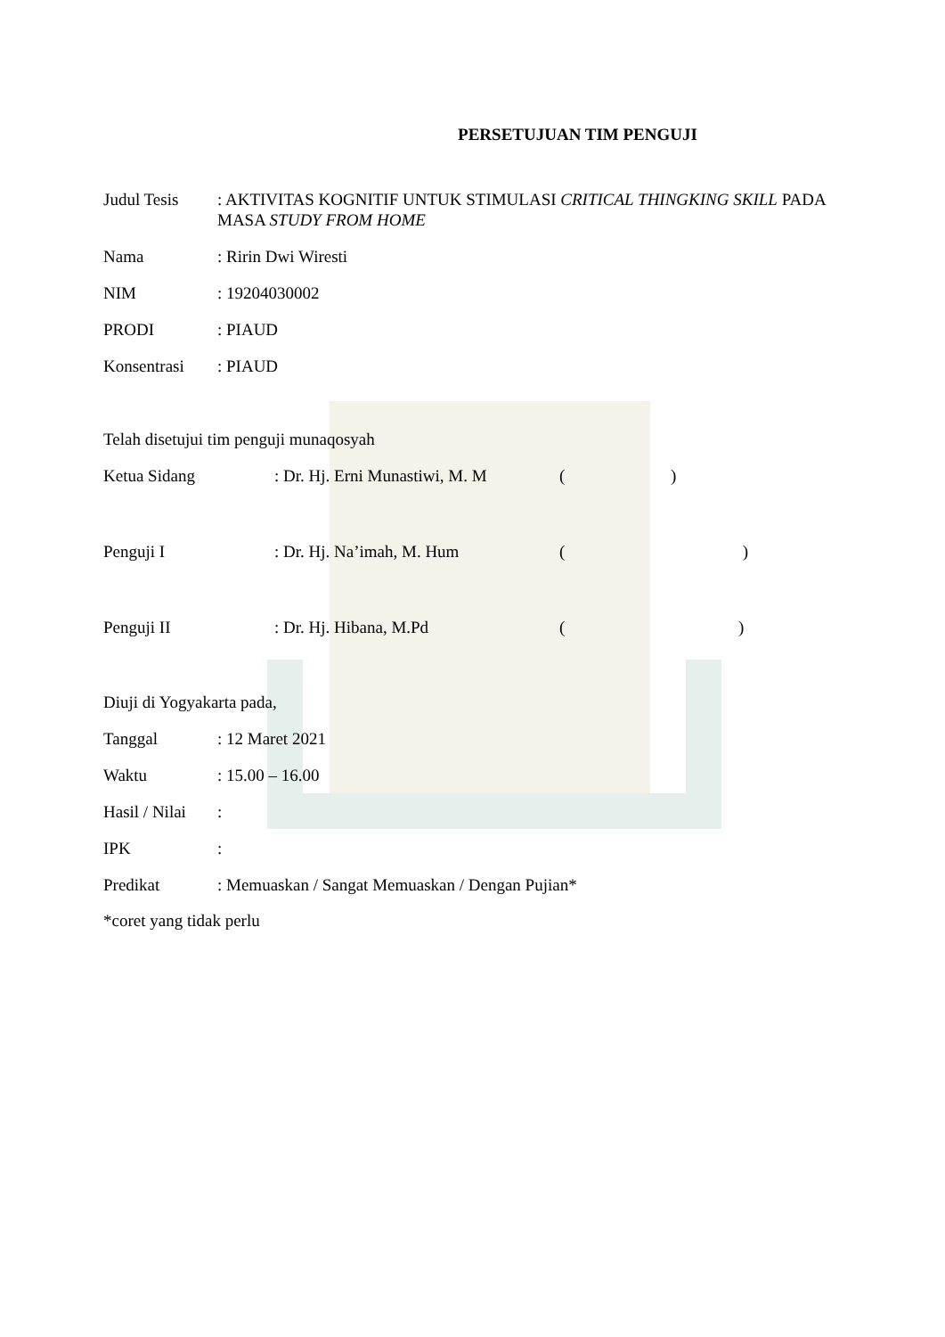PERSETUJUAN TIM PENGUJI
Judul Tesis : AKTIVITAS KOGNITIF UNTUK STIMULASI CRITICAL THINGKING SKILL PADA MASA STUDY FROM HOME
Nama : Ririn Dwi Wiresti
NIM : 19204030002
PRODI : PIAUD
Konsentrasi : PIAUD
Telah disetujui tim penguji munaqosyah
Ketua Sidang : Dr. Hj. Erni Munastiwi, M. M
( )
Penguji I : Dr. Hj. Na’imah, M. Hum ( )
Penguji II : Dr. Hj. Hibana, M.Pd ( )
Diuji di Yogyakarta pada,
Tanggal : 12 Maret 2021
Waktu : 15.00 – 16.00
Hasil / Nilai
:
IPK :
Predikat : Memuaskan / Sangat Memuaskan / Dengan Pujian*
*coret yang tidak perlu